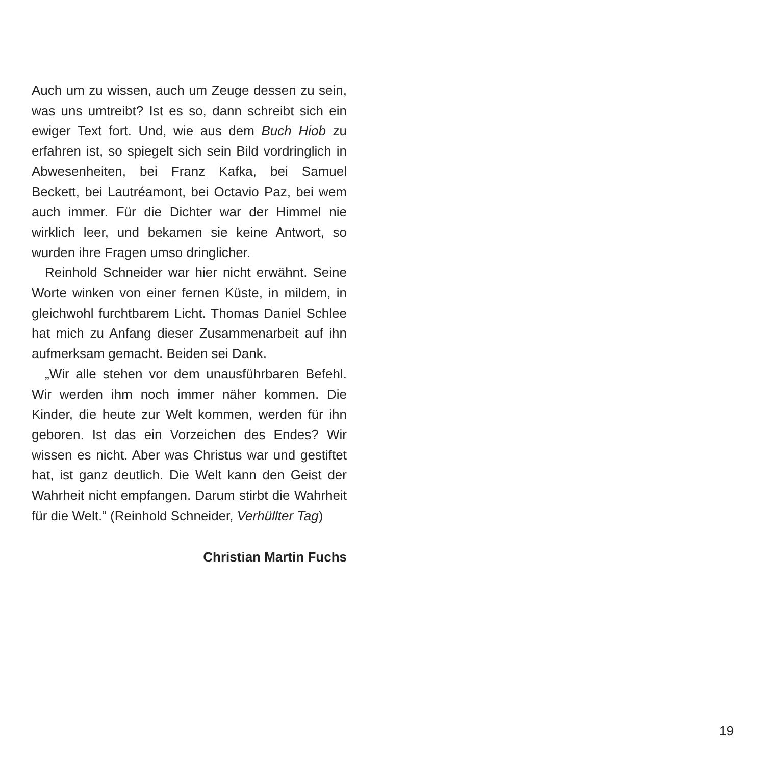Auch um zu wissen, auch um Zeuge dessen zu sein, was uns umtreibt? Ist es so, dann schreibt sich ein ewiger Text fort. Und, wie aus dem Buch Hiob zu erfahren ist, so spiegelt sich sein Bild vordringlich in Abwesenheiten, bei Franz Kafka, bei Samuel Beckett, bei Lautréamont, bei Octavio Paz, bei wem auch immer. Für die Dichter war der Himmel nie wirklich leer, und bekamen sie keine Antwort, so wurden ihre Fragen umso dringlicher.
Reinhold Schneider war hier nicht erwähnt. Seine Worte winken von einer fernen Küste, in mildem, in gleichwohl furchtbarem Licht. Thomas Daniel Schlee hat mich zu Anfang dieser Zusammenarbeit auf ihn aufmerksam gemacht. Beiden sei Dank.
„Wir alle stehen vor dem unausführbaren Befehl. Wir werden ihm noch immer näher kommen. Die Kinder, die heute zur Welt kommen, werden für ihn geboren. Ist das ein Vorzeichen des Endes? Wir wissen es nicht. Aber was Christus war und gestiftet hat, ist ganz deutlich. Die Welt kann den Geist der Wahrheit nicht empfangen. Darum stirbt die Wahrheit für die Welt.“ (Reinhold Schneider, Verhüllter Tag)
Christian Martin Fuchs
19